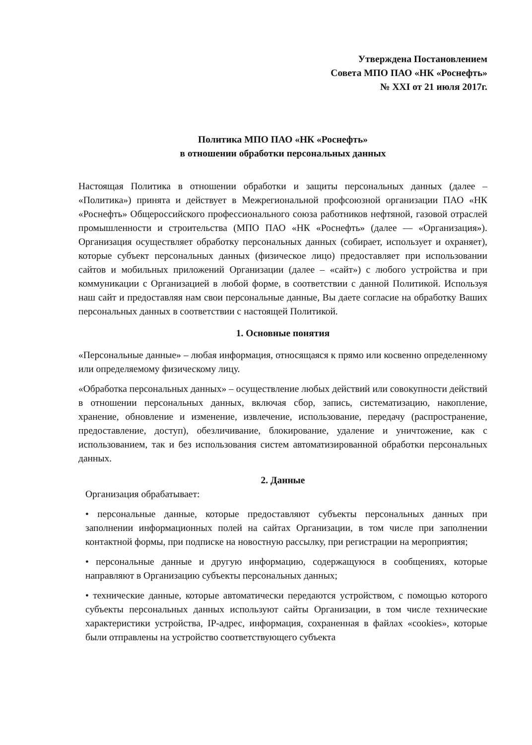Утверждена Постановлением
Совета МПО ПАО «НК «Роснефть»
№ XXI от 21 июля 2017г.
Политика МПО ПАО «НК «Роснефть»
в отношении обработки персональных данных
Настоящая Политика в отношении обработки и защиты персональных данных (далее – «Политика») принята и действует в Межрегиональной профсоюзной организации ПАО «НК «Роснефть» Общероссийского профессионального союза работников нефтяной, газовой отраслей промышленности и строительства (МПО ПАО «НК «Роснефть» (далее — «Организация»). Организация осуществляет обработку персональных данных (собирает, использует и охраняет), которые субъект персональных данных (физическое лицо) предоставляет при использовании сайтов и мобильных приложений Организации (далее – «сайт») с любого устройства и при коммуникации с Организацией в любой форме, в соответствии с данной Политикой. Используя наш сайт и предоставляя нам свои персональные данные, Вы даете согласие на обработку Ваших персональных данных в соответствии с настоящей Политикой.
1. Основные понятия
«Персональные данные» – любая информация, относящаяся к прямо или косвенно определенному или определяемому физическому лицу.
«Обработка персональных данных» – осуществление любых действий или совокупности действий в отношении персональных данных, включая сбор, запись, систематизацию, накопление, хранение, обновление и изменение, извлечение, использование, передачу (распространение, предоставление, доступ), обезличивание, блокирование, удаление и уничтожение, как с использованием, так и без использования систем автоматизированной обработки персональных данных.
2. Данные
Организация обрабатывает:
• персональные данные, которые предоставляют субъекты персональных данных при заполнении информационных полей на сайтах Организации, в том числе при заполнении контактной формы, при подписке на новостную рассылку, при регистрации на мероприятия;
• персональные данные и другую информацию, содержащуюся в сообщениях, которые направляют в Организацию субъекты персональных данных;
• технические данные, которые автоматически передаются устройством, с помощью которого субъекты персональных данных используют сайты Организации, в том числе технические характеристики устройства, IP-адрес, информация, сохраненная в файлах «cookies», которые были отправлены на устройство соответствующего субъекта